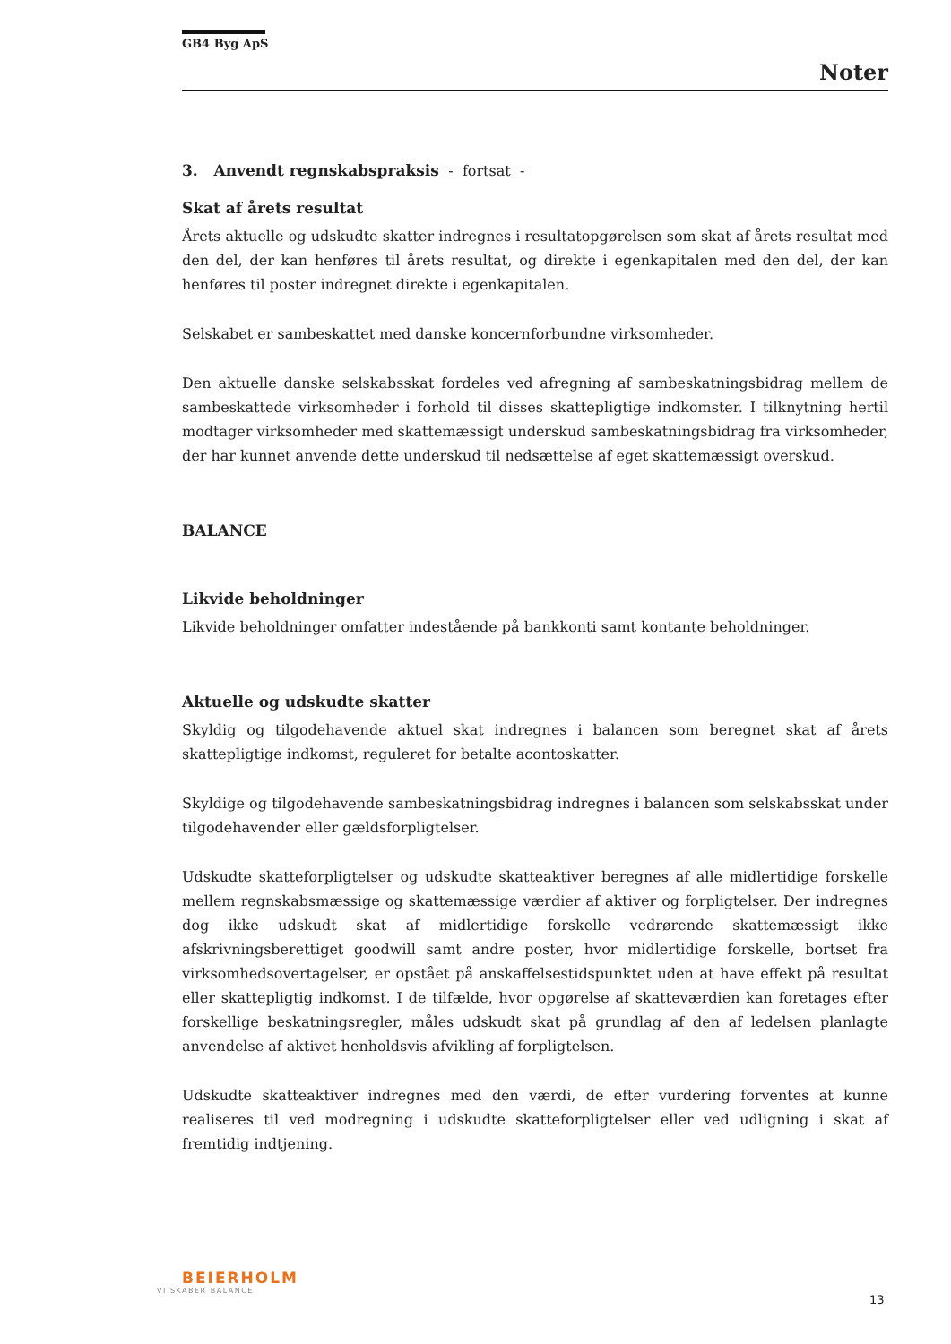GB4 Byg ApS
Noter
3. Anvendt regnskabspraksis - fortsat -
Skat af årets resultat
Årets aktuelle og udskudte skatter indregnes i resultatopgørelsen som skat af årets resultat med den del, der kan henføres til årets resultat, og direkte i egenkapitalen med den del, der kan henføres til poster indregnet direkte i egenkapitalen.
Selskabet er sambeskattet med danske koncernforbundne virksomheder.
Den aktuelle danske selskabsskat fordeles ved afregning af sambeskatningsbidrag mellem de sambeskattede virksomheder i forhold til disses skattepligtige indkomster. I tilknytning hertil modtager virksomheder med skattemæssigt underskud sambeskatningsbidrag fra virksomheder, der har kunnet anvende dette underskud til nedsættelse af eget skattemæssigt overskud.
BALANCE
Likvide beholdninger
Likvide beholdninger omfatter indestående på bankkonti samt kontante beholdninger.
Aktuelle og udskudte skatter
Skyldig og tilgodehavende aktuel skat indregnes i balancen som beregnet skat af årets skattepligtige indkomst, reguleret for betalte acontoskatter.
Skyldige og tilgodehavende sambeskatningsbidrag indregnes i balancen som selskabsskat under tilgodehavender eller gældsforpligtelser.
Udskudte skatteforpligtelser og udskudte skatteaktiver beregnes af alle midlertidige forskelle mellem regnskabsmæssige og skattemæssige værdier af aktiver og forpligtelser. Der indregnes dog ikke udskudt skat af midlertidige forskelle vedrørende skattemæssigt ikke afskrivningsberettiget goodwill samt andre poster, hvor midlertidige forskelle, bortset fra virksomhedsovertagelser, er opstået på anskaffelsestidspunktet uden at have effekt på resultat eller skattepligtig indkomst. I de tilfælde, hvor opgørelse af skatteværdien kan foretages efter forskellige beskatningsregler, måles udskudt skat på grundlag af den af ledelsen planlagte anvendelse af aktivet henholdsvis afvikling af forpligtelsen.
Udskudte skatteaktiver indregnes med den værdi, de efter vurdering forventes at kunne realiseres til ved modregning i udskudte skatteforpligtelser eller ved udligning i skat af fremtidig indtjening.
BEIERHOLM
VI SKABER BALANCE
13